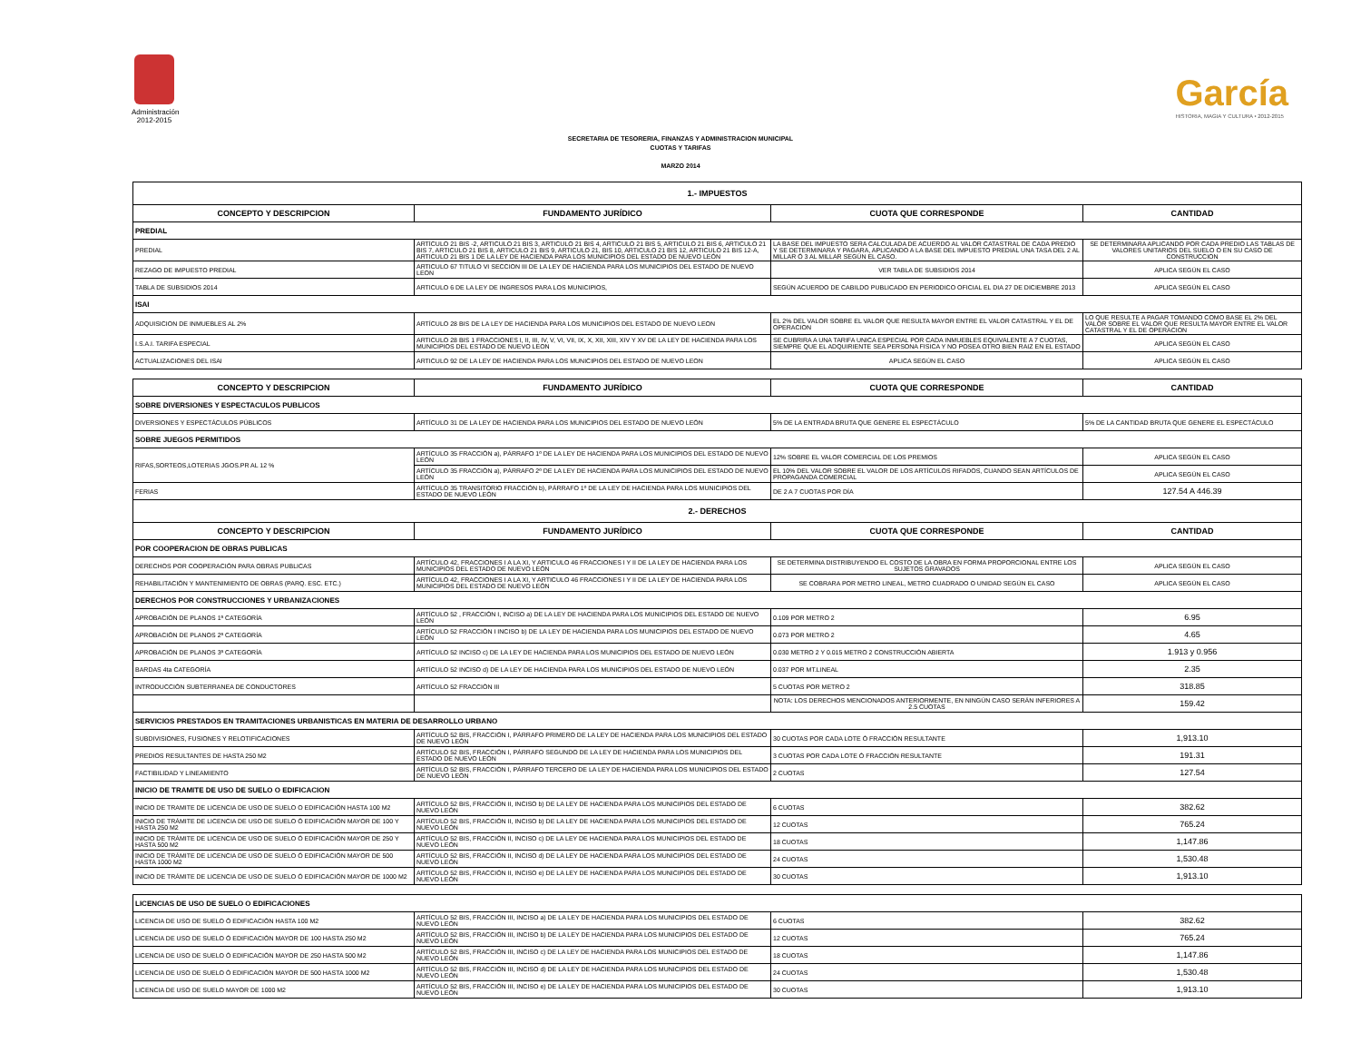Administración
2012-2015
García
HISTORIA, MAGIA Y CULTURA • 2012-2015
SECRETARIA DE TESORERIA, FINANZAS Y ADMINISTRACION MUNICIPAL
CUOTAS Y TARIFAS
MARZO 2014
| 1.- IMPUESTOS | | | |
| CONCEPTO Y DESCRIPCION | FUNDAMENTO JURÍDICO | CUOTA QUE CORRESPONDE | CANTIDAD |
| PREDIAL | | | |
| PREDIAL | ARTÍCULO 21 BIS -2, ARTICULO 21 BIS 3, ARTICULO 21 BIS 4, ARTICULO 21 BIS 5, ARTICULO 21 BIS 6, ARTICULO 21 BIS 7, ARTICULO 21 BIS 8, ARTICULO 21 BIS 9, ARTICULO 21, BIS 10, ARTICULO 21 BIS 12, ARTICULO 21 BIS 12-A, ARTICULO 21 BIS 1 DE LA LEY DE HACIENDA PARA LOS MUNICIPIOS DEL ESTADO DE NUEVO LEÓN | LA BASE DEL IMPUESTO SERA CALCULADA DE ACUERDO AL VALOR CATASTRAL DE CADA PREDIO Y SE DETERMINARA Y PAGARA, APLICANDO A LA BASE DEL IMPUESTO PREDIAL UNA TASA DEL 2 AL MILLAR Ó 3 AL MILLAR SEGÚN EL CASO. | SE DETERMINARA APLICANDO POR CADA PREDIO LAS TABLAS DE VALORES UNITARIOS DEL SUELO O EN SU CASO DE CONSTRUCCION |
| REZAGO DE IMPUESTO PREDIAL | ARTICULO 67 TITULO VI SECCION III DE LA LEY DE HACIENDA PARA LOS MUNICIPIOS DEL ESTADO DE NUEVO LEON | VER TABLA DE SUBSIDIOS 2014 | APLICA SEGÚN EL CASO |
| TABLA DE SUBSIDIOS 2014 | ARTICULO 6 DE LA LEY DE INGRESOS PARA LOS MUNICIPIOS, | SEGÚN ACUERDO DE CABILDO PUBLICADO EN PERIODICO OFICIAL EL DIA 27 DE DICIEMBRE 2013 | APLICA SEGÚN EL CASO |
| ISAI | | | |
| ADQUISICION DE INMUEBLES AL 2% | ARTÍCULO 28 BIS DE LA LEY DE HACIENDA PARA LOS MUNICIPIOS DEL ESTADO DE NUEVO LEON | EL 2% DEL VALOR SOBRE EL VALOR QUE RESULTA MAYOR ENTRE EL VALOR CATASTRAL Y EL DE OPERACION | LO QUE RESULTE A PAGAR TOMANDO COMO BASE EL 2% DEL VALOR SOBRE EL VALOR QUE RESULTA MAYOR ENTRE EL VALOR CATASTRAL Y EL DE OPERACION |
| I.S.A.I. TARIFA ESPECIAL | ARTICULO 28 BIS 1 FRACCIONES I, II, III, IV, V, VI, VII, IX, X, XII, XIII, XIV Y XV DE LA LEY DE HACIENDA PARA LOS MUNICIPIOS DEL ESTADO DE NUEVO LEON | SE CUBRIRA A UNA TARIFA UNICA ESPECIAL POR CADA INMUEBLES EQUIVALENTE A 7 CUOTAS, SIEMPRE QUE EL ADQUIRIENTE SEA PERSONA FISICA Y NO POSEA OTRO BIEN RAIZ EN EL ESTADO | APLICA SEGÚN EL CASO |
| ACTUALIZACIONES DEL ISAI | ARTICULO 92 DE LA LEY DE HACIENDA PARA LOS MUNICIPIOS DEL ESTADO DE NUEVO LEON | APLICA SEGÚN EL CASO | APLICA SEGÚN EL CASO |
| CONCEPTO Y DESCRIPCION | FUNDAMENTO JURÍDICO | CUOTA QUE CORRESPONDE | CANTIDAD |
| SOBRE DIVERSIONES Y ESPECTACULOS PUBLICOS | | | |
| DIVERSIONES Y ESPECTÁCULOS PÚBLICOS | ARTÍCULO 31 DE LA LEY DE HACIENDA PARA LOS MUNICIPIOS DEL ESTADO DE NUEVO LEÓN | 5% DE LA ENTRADA BRUTA QUE GENERE EL ESPECTÁCULO | 5% DE LA CANTIDAD BRUTA QUE GENERE EL ESPECTÁCULO |
| SOBRE JUEGOS PERMITIDOS | | | |
| RIFAS,SORTEOS,LOTERIAS JGOS.PR AL 12 % | ARTÍCULO 35 FRACCIÓN a), PÁRRAFO 1º DE LA LEY DE HACIENDA PARA LOS MUNICIPIOS DEL ESTADO DE NUEVO LEÓN | 12% SOBRE EL VALOR COMERCIAL DE LOS PREMIOS | APLICA SEGÚN EL CASO |
| | ARTÍCULO 35 FRACCIÓN a), PÁRRAFO 2º DE LA LEY DE HACIENDA PARA LOS MUNICIPIOS DEL ESTADO DE NUEVO LEÓN | EL 10% DEL VALOR SOBRE EL VALOR DE LOS ARTÍCULOS RIFADOS, CUANDO SEAN ARTÍCULOS DE PROPAGANDA COMERCIAL | APLICA SEGÚN EL CASO |
| FERIAS | ARTÍCULO 35 TRANSITORIO FRACCIÓN b), PÁRRAFO 1º DE LA LEY DE HACIENDA PARA LOS MUNICIPIOS DEL ESTADO DE NUEVO LEÓN | DE 2 A 7 CUOTAS POR DÍA | 127.54 A 446.39 |
| 2.- DERECHOS | | | |
| CONCEPTO Y DESCRIPCION | FUNDAMENTO JURÍDICO | CUOTA QUE CORRESPONDE | CANTIDAD |
| POR COOPERACION DE OBRAS PUBLICAS | | | |
| DERECHOS POR COOPERACIÓN PARA OBRAS PUBLICAS | ARTÍCULO 42, FRACCIONES I A LA XI, Y ARTICULO 46 FRACCIONES I Y II DE LA LEY DE HACIENDA PARA LOS MUNICIPIOS DEL ESTADO DE NUEVO LEÓN | SE DETERMINA DISTRIBUYENDO EL COSTO DE LA OBRA EN FORMA PROPORCIONAL ENTRE LOS SUJETOS GRAVADOS | APLICA SEGÚN EL CASO |
| REHABILITACIÓN Y MANTENIMIENTO DE OBRAS (PARQ. ESC. ETC.) | ARTÍCULO 42, FRACCIONES I A LA XI, Y ARTICULO 46 FRACCIONES I Y II DE LA LEY DE HACIENDA PARA LOS MUNICIPIOS DEL ESTADO DE NUEVO LEÓN | SE COBRARA POR METRO LINEAL, METRO CUADRADO O UNIDAD SEGÚN EL CASO | APLICA SEGÚN EL CASO |
| DERECHOS POR CONSTRUCCIONES Y URBANIZACIONES | | | |
| APROBACIÓN DE PLANOS 1ª CATEGORÍA | ARTÍCULO 52 , FRACCIÓN I, INCISO a) DE LA LEY DE HACIENDA PARA LOS MUNICIPIOS DEL ESTADO DE NUEVO LEÓN | 0.109 POR METRO 2 | 6.95 |
| APROBACIÓN DE PLANOS 2ª CATEGORÍA | ARTÍCULO 52 FRACCIÓN I INCISO b) DE LA LEY DE HACIENDA PARA LOS MUNICIPIOS DEL ESTADO DE NUEVO LEÓN | 0.073 POR METRO 2 | 4.65 |
| APROBACIÓN DE PLANOS 3ª CATEGORÍA | ARTÍCULO 52 INCISO c) DE LA LEY DE HACIENDA PARA LOS MUNICIPIOS DEL ESTADO DE NUEVO LEÓN | 0.030 METRO 2 Y 0.015 METRO 2 CONSTRUCCIÓN ABIERTA | 1.913 y 0.956 |
| BARDAS 4ta CATEGORÍA | ARTÍCULO 52 INCISO d) DE LA LEY DE HACIENDA PARA LOS MUNICIPIOS DEL ESTADO DE NUEVO LEÓN | 0.037 POR MT.LINEAL | 2.35 |
| INTRODUCCIÓN SUBTERRANEA DE CONDUCTORES | ARTÍCULO 52 FRACCIÓN III | 5 CUOTAS POR METRO 2 | 318.85 |
| | | NOTA: LOS DERECHOS MENCIONADOS ANTERIORMENTE, EN NINGÚN CASO SERÁN INFERIORES A 2.5 CUOTAS | 159.42 |
| SERVICIOS PRESTADOS EN TRAMITACIONES URBANISTICAS EN MATERIA DE DESARROLLO URBANO | | | |
| SUBDIVISIONES, FUSIONES Y RELOTIFICACIONES | ARTÍCULO 52 BIS, FRACCIÓN I, PÁRRAFO PRIMERO DE LA LEY DE HACIENDA PARA LOS MUNICIPIOS DEL ESTADO DE NUEVO LEÓN | 30 CUOTAS POR CADA LOTE Ó FRACCIÓN RESULTANTE | 1,913.10 |
| PREDIOS RESULTANTES DE HASTA 250 M2 | ARTÍCULO 52 BIS, FRACCIÓN I, PÁRRAFO SEGUNDO DE LA LEY DE HACIENDA PARA LOS MUNICIPIOS DEL ESTADO DE NUEVO LEÓN | 3 CUOTAS POR CADA LOTE Ó FRACCIÓN RESULTANTE | 191.31 |
| FACTIBILIDAD Y LINEAMIENTO | ARTÍCULO 52 BIS, FRACCIÓN I, PÁRRAFO TERCERO DE LA LEY DE HACIENDA PARA LOS MUNICIPIOS DEL ESTADO DE NUEVO LEÓN | 2 CUOTAS | 127.54 |
| INICIO DE TRAMITE DE USO DE SUELO O EDIFICACION | | | |
| INICIO DE TRAMITE DE LICENCIA DE USO DE SUELO O EDIFICACIÓN HASTA 100 M2 | ARTÍCULO 52 BIS, FRACCIÓN II, INCISO b) DE LA LEY DE HACIENDA PARA LOS MUNICIPIOS DEL ESTADO DE NUEVO LEÓN | 6 CUOTAS | 382.62 |
| INICIO DE TRÁMITE DE LICENCIA DE USO DE SUELO Ó EDIFICACIÓN MAYOR DE 100 Y HASTA 250 M2 | ARTÍCULO 52 BIS, FRACCIÓN II, INCISO b) DE LA LEY DE HACIENDA PARA LOS MUNICIPIOS DEL ESTADO DE NUEVO LEÓN | 12 CUOTAS | 765.24 |
| INICIO DE TRÁMITE DE LICENCIA DE USO DE SUELO Ó EDIFICACIÓN MAYOR DE 250 Y HASTA 500 M2 | ARTÍCULO 52 BIS, FRACCIÓN II, INCISO c) DE LA LEY DE HACIENDA PARA LOS MUNICIPIOS DEL ESTADO DE NUEVO LEÓN | 18 CUOTAS | 1,147.86 |
| INICIO DE TRÁMITE DE LICENCIA DE USO DE SUELO Ó EDIFICACIÓN MAYOR DE 500 HASTA 1000 M2 | ARTÍCULO 52 BIS, FRACCIÓN II, INCISO d) DE LA LEY DE HACIENDA PARA LOS MUNICIPIOS DEL ESTADO DE NUEVO LEÓN | 24 CUOTAS | 1,530.48 |
| INICIO DE TRÁMITE DE LICENCIA DE USO DE SUELO Ó EDIFICACIÓN MAYOR DE 1000 M2 | ARTÍCULO 52 BIS, FRACCIÓN II, INCISO e) DE LA LEY DE HACIENDA PARA LOS MUNICIPIOS DEL ESTADO DE NUEVO LEÓN | 30 CUOTAS | 1,913.10 |
| LICENCIAS DE USO DE SUELO O EDIFICACIONES | | | |
| LICENCIA DE USO DE SUELO Ó EDIFICACIÓN HASTA 100 M2 | ARTÍCULO 52 BIS, FRACCIÓN III, INCISO a) DE LA LEY DE HACIENDA PARA LOS MUNICIPIOS DEL ESTADO DE NUEVO LEÓN | 6 CUOTAS | 382.62 |
| LICENCIA DE USO DE SUELO Ó EDIFICACIÓN MAYOR DE 100 HASTA 250 M2 | ARTÍCULO 52 BIS, FRACCIÓN III, INCISO b) DE LA LEY DE HACIENDA PARA LOS MUNICIPIOS DEL ESTADO DE NUEVO LEÓN | 12 CUOTAS | 765.24 |
| LICENCIA DE USO DE SUELO Ó EDIFICACIÓN MAYOR DE 250 HASTA 500 M2 | ARTÍCULO 52 BIS, FRACCIÓN III, INCISO c) DE LA LEY DE HACIENDA PARA LOS MUNICIPIOS DEL ESTADO DE NUEVO LEÓN | 18 CUOTAS | 1,147.86 |
| LICENCIA DE USO DE SUELO Ó EDIFICACIÓN MAYOR DE 500 HASTA 1000 M2 | ARTÍCULO 52 BIS, FRACCIÓN III, INCISO d) DE LA LEY DE HACIENDA PARA LOS MUNICIPIOS DEL ESTADO DE NUEVO LEÓN | 24 CUOTAS | 1,530.48 |
| LICENCIA DE USO DE SUELO MAYOR DE 1000 M2 | ARTÍCULO 52 BIS, FRACCIÓN III, INCISO e) DE LA LEY DE HACIENDA PARA LOS MUNICIPIOS DEL ESTADO DE NUEVO LEÓN | 30 CUOTAS | 1,913.10 |